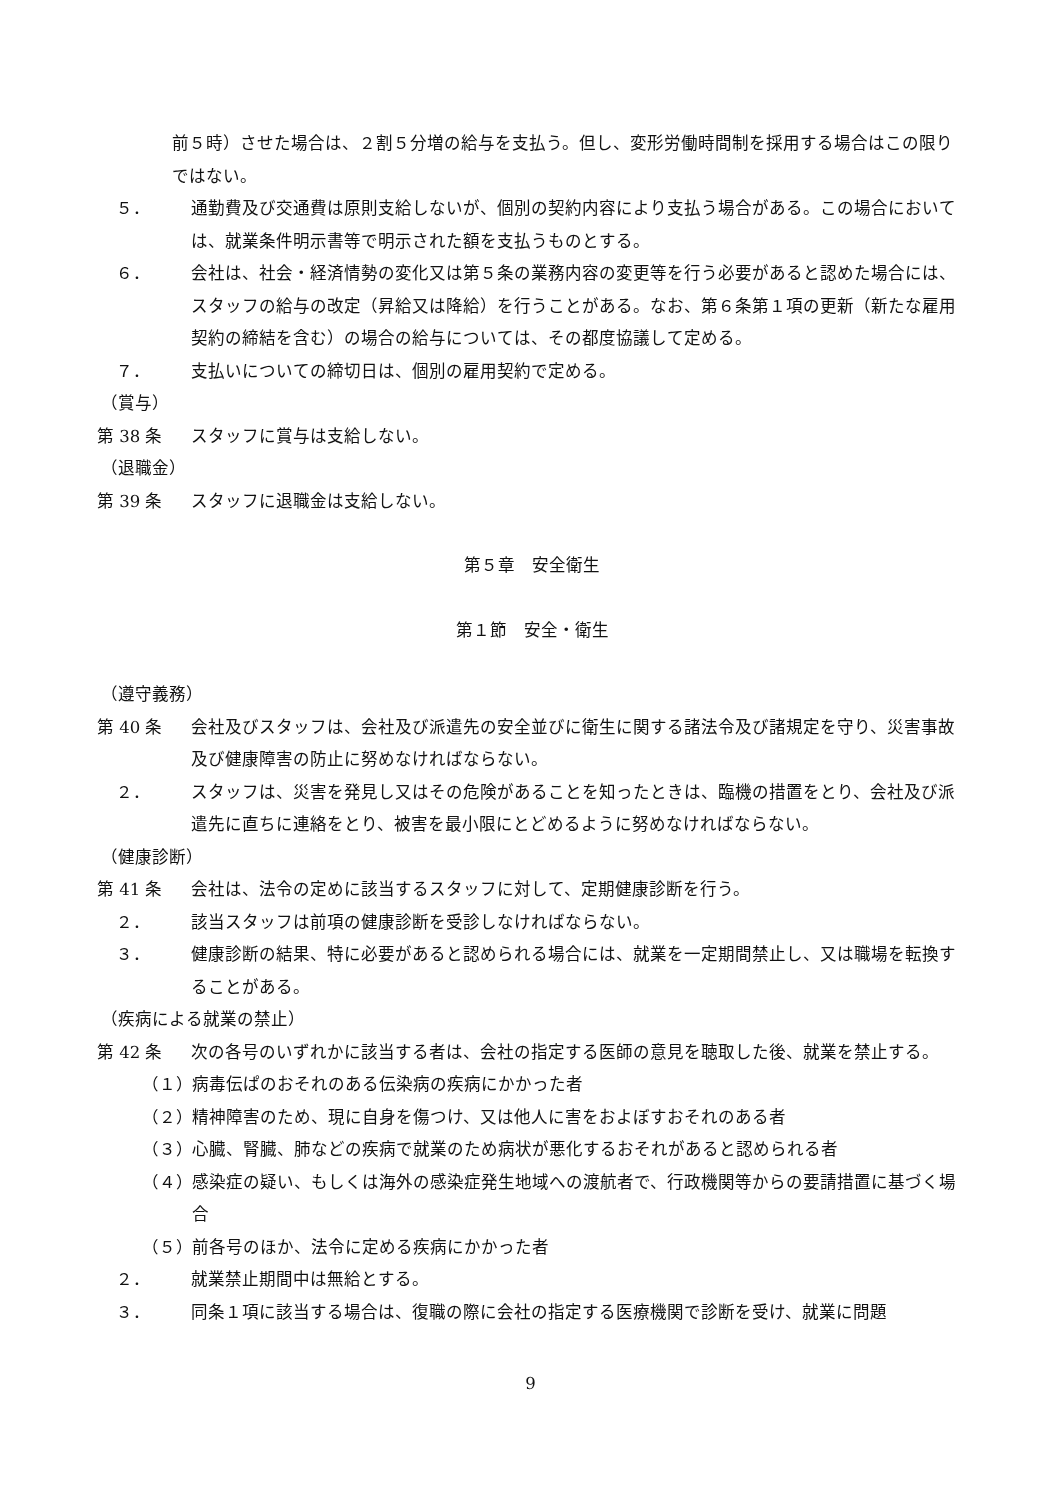前５時）させた場合は、２割５分増の給与を支払う。但し、変形労働時間制を採用する場合はこの限りではない。
５． 通勤費及び交通費は原則支給しないが、個別の契約内容により支払う場合がある。この場合においては、就業条件明示書等で明示された額を支払うものとする。
６． 会社は、社会・経済情勢の変化又は第５条の業務内容の変更等を行う必要があると認めた場合には、スタッフの給与の改定（昇給又は降給）を行うことがある。なお、第６条第１項の更新（新たな雇用契約の締結を含む）の場合の給与については、その都度協議して定める。
７． 支払いについての締切日は、個別の雇用契約で定める。
（賞与）
第 38 条 スタッフに賞与は支給しない。
（退職金）
第 39 条 スタッフに退職金は支給しない。
第５章　安全衛生
第１節　安全・衛生
（遵守義務）
第 40 条 会社及びスタッフは、会社及び派遣先の安全並びに衛生に関する諸法令及び諸規定を守り、災害事故及び健康障害の防止に努めなければならない。
２． スタッフは、災害を発見し又はその危険があることを知ったときは、臨機の措置をとり、会社及び派遣先に直ちに連絡をとり、被害を最小限にとどめるように努めなければならない。
（健康診断）
第 41 条 会社は、法令の定めに該当するスタッフに対して、定期健康診断を行う。
２． 該当スタッフは前項の健康診断を受診しなければならない。
３． 健康診断の結果、特に必要があると認められる場合には、就業を一定期間禁止し、又は職場を転換することがある。
（疾病による就業の禁止）
第 42 条 次の各号のいずれかに該当する者は、会社の指定する医師の意見を聴取した後、就業を禁止する。
（１） 病毒伝ぱのおそれのある伝染病の疾病にかかった者
（２） 精神障害のため、現に自身を傷つけ、又は他人に害をおよぼすおそれのある者
（３） 心臓、腎臓、肺などの疾病で就業のため病状が悪化するおそれがあると認められる者
（４） 感染症の疑い、もしくは海外の感染症発生地域への渡航者で、行政機関等からの要請措置に基づく場合
（５） 前各号のほか、法令に定める疾病にかかった者
２． 就業禁止期間中は無給とする。
３． 同条１項に該当する場合は、復職の際に会社の指定する医療機関で診断を受け、就業に問題
9